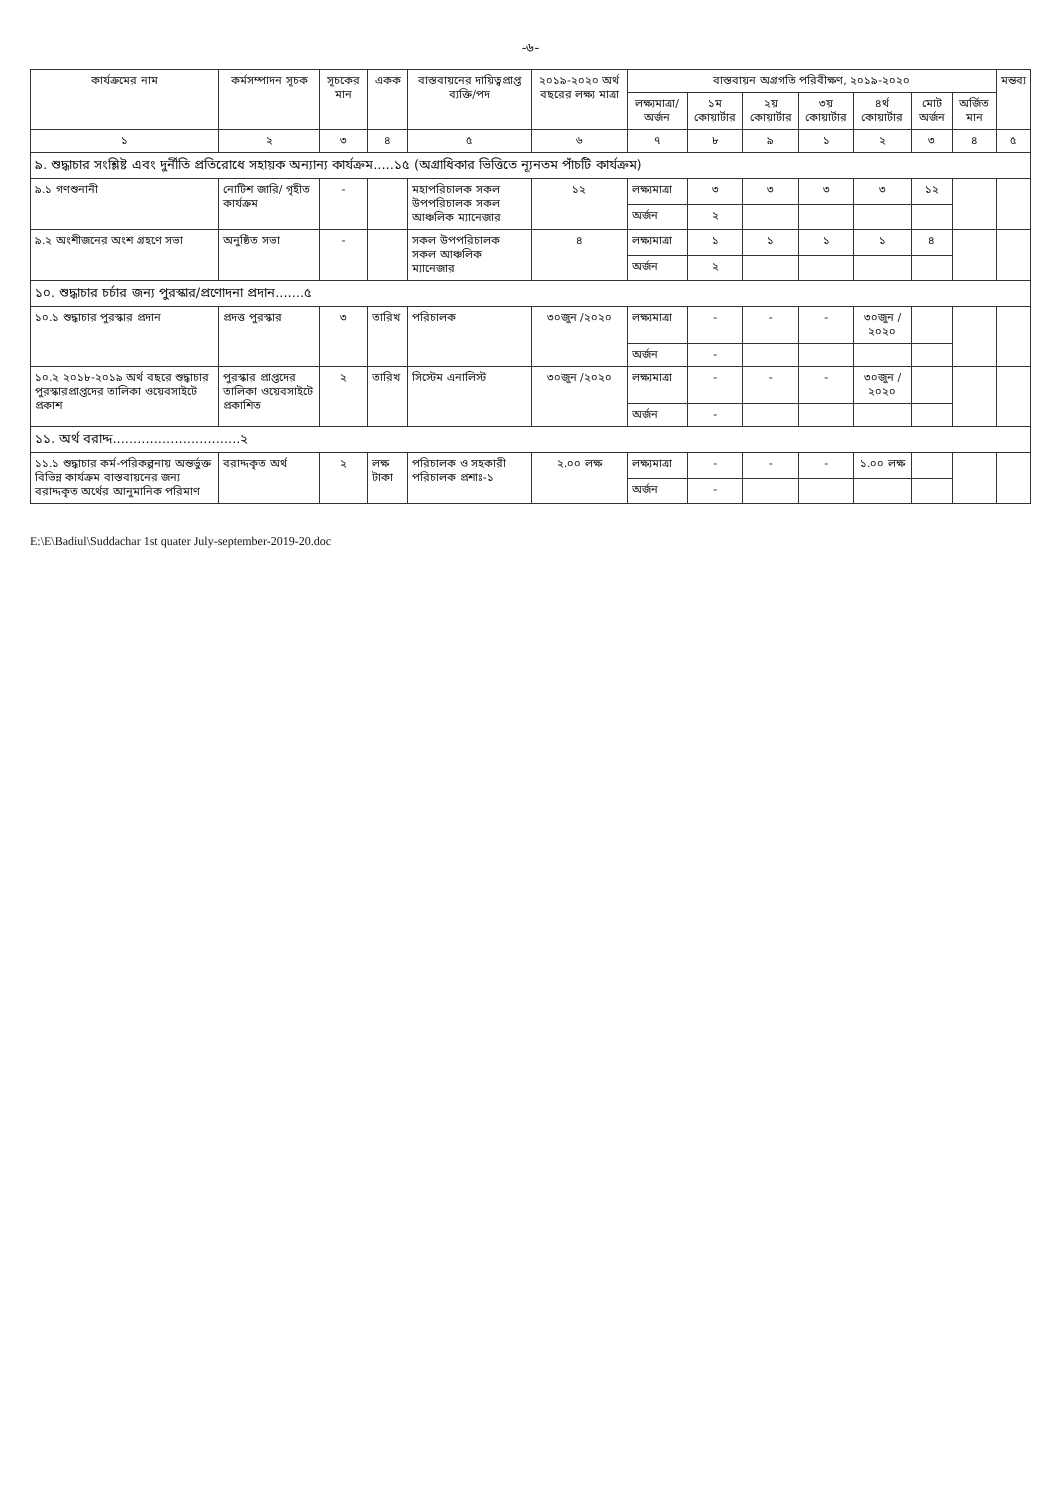-৬-
| কার্যক্রমের নাম | কর্মসম্পাদন সূচক | সূচকের মান | একক | বাস্তবায়নের দায়িত্বপ্রাপ্ত ব্যক্তি/পদ | ২০১৯-২০২০ অর্থ বছরের লক্ষ্য মাত্রা | বাস্তবায়ন অগ্রগতি পরিবীক্ষণ, ২০১৯-২০২০ | | | | | | | মন্তব্য |
| --- | --- | --- | --- | --- | --- | --- | --- | --- | --- | --- | --- | --- | --- |
| | | | | | | লক্ষ্যমাত্রা/ অর্জন | ১ম কোয়ার্টার | ২য় কোয়ার্টার | ৩য় কোয়ার্টার | ৪র্থ কোয়ার্টার | মোট অর্জন | অর্জিত মান | |
| ১ | ২ | ৩ | ৪ | ৫ | ৬ | ৭ | ৮ | ৯ | ১ | ২ | ৩ | ৪ | ৫ |
| ৯. শুদ্ধাচার সংশ্লিষ্ট এবং দুর্নীতি প্রতিরোধে সহায়ক অন্যান্য কার্যক্রম.....১৫ (অগ্রাধিকার ভিত্তিতে ন্যূনতম পাঁচটি কার্যক্রম) | | | | | | | | | | | | | |
| ৯.১ গণশুনানী | নোটিশ জারি/ গৃহীত কার্যক্রম | - | | মহাপরিচালক সকল উপপরিচালক সকল আঞ্চলিক ম্যানেজার | ১২ | লক্ষ্যমাত্রা | ৩ | ৩ | ৩ | ৩ | ১২ | | |
| | | | | | | অর্জন | ২ | | | | | | |
| ৯.২ অংশীজনের অংশ গ্রহণে সভা | অনুষ্ঠিত সভা | - | | সকল উপপরিচালক সকল আঞ্চলিক ম্যানেজার | ৪ | লক্ষ্যমাত্রা | ১ | ১ | ১ | ১ | ৪ | | |
| | | | | | | অর্জন | ২ | | | | | | |
| ১০. শুদ্ধাচার চর্চার জন্য পুরস্কার/প্রণোদনা প্রদান.......৫ | | | | | | | | | | | | | |
| ১০.১ শুদ্ধাচার পুরস্কার প্রদান | প্রদত্ত পুরস্কার | ৩ | তারিখ | পরিচালক | ৩০জুন /২০২০ | লক্ষ্যমাত্রা | - | - | - | ৩০জুন /২০২০ | | | |
| | | | | | | অর্জন | - | | | | | | |
| ১০.২ ২০১৮-২০১৯ অর্থ বছরে শুদ্ধাচার পুরস্কারপ্রাপ্তদের তালিকা ওয়েবসাইটে প্রকাশ | পুরস্কার প্রাপ্তদের তালিকা ওয়েবসাইটে প্রকাশিত | ২ | তারিখ | সিস্টেম এনালিস্ট | ৩০জুন /২০২০ | লক্ষ্যমাত্রা | - | - | - | ৩০জুন /২০২০ | | | |
| | | | | | | অর্জন | - | | | | | | |
| ১১. অর্থ বরাদ্দ...............................২ | | | | | | | | | | | | | |
| ১১.১ শুদ্ধাচার কর্ম-পরিকল্পনায় অন্তর্ভুক্ত বিভিন্ন কার্যক্রম বাস্তবায়নের জন্য বরাদ্দকৃত অর্থের আনুমানিক পরিমাণ | বরাদ্দকৃত অর্থ | ২ | লক্ষ টাকা | পরিচালক ও সহকারী পরিচালক প্রশাঃ-১ | ২.০০ লক্ষ | লক্ষ্যমাত্রা | - | - | - | ১.০০ লক্ষ | | | |
| | | | | | | অর্জন | - | | | | | | |
E:\E\Badiul\Suddachar 1st quater July-september-2019-20.doc